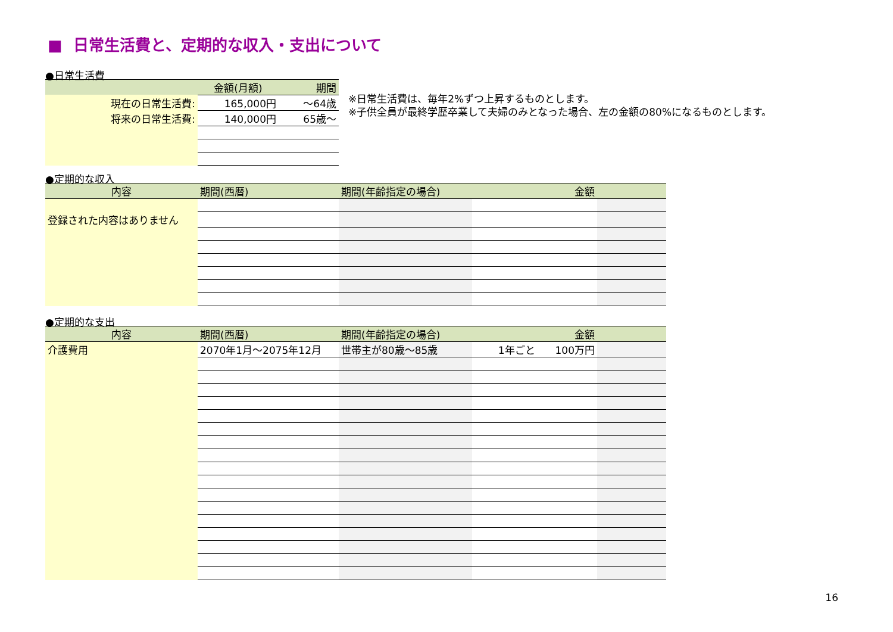■ 日常生活費と、定期的な収入・支出について
●日常生活費
| | 金額(月額) | 期間 |
| --- | --- | --- |
| 現在の日常生活費: | 165,000円 | ～64歳 |
| 将来の日常生活費: | 140,000円 | 65歳～ |
※日常生活費は、毎年2%ずつ上昇するものとします。
※子供全員が最終学歴卒業して夫婦のみとなった場合、左の金額の80%になるものとします。
●定期的な収入
| 内容 | 期間(西暦) | 期間(年齢指定の場合) | 金額 | |
| --- | --- | --- | --- | --- |
| 登録された内容はありません | | | | |
●定期的な支出
| 内容 | 期間(西暦) | 期間(年齢指定の場合) | 金額 | |
| --- | --- | --- | --- | --- |
| 介護費用 | 2070年1月～2075年12月 | 世帯主が80歳～85歳 | 1年ごと 100万円 | |
16